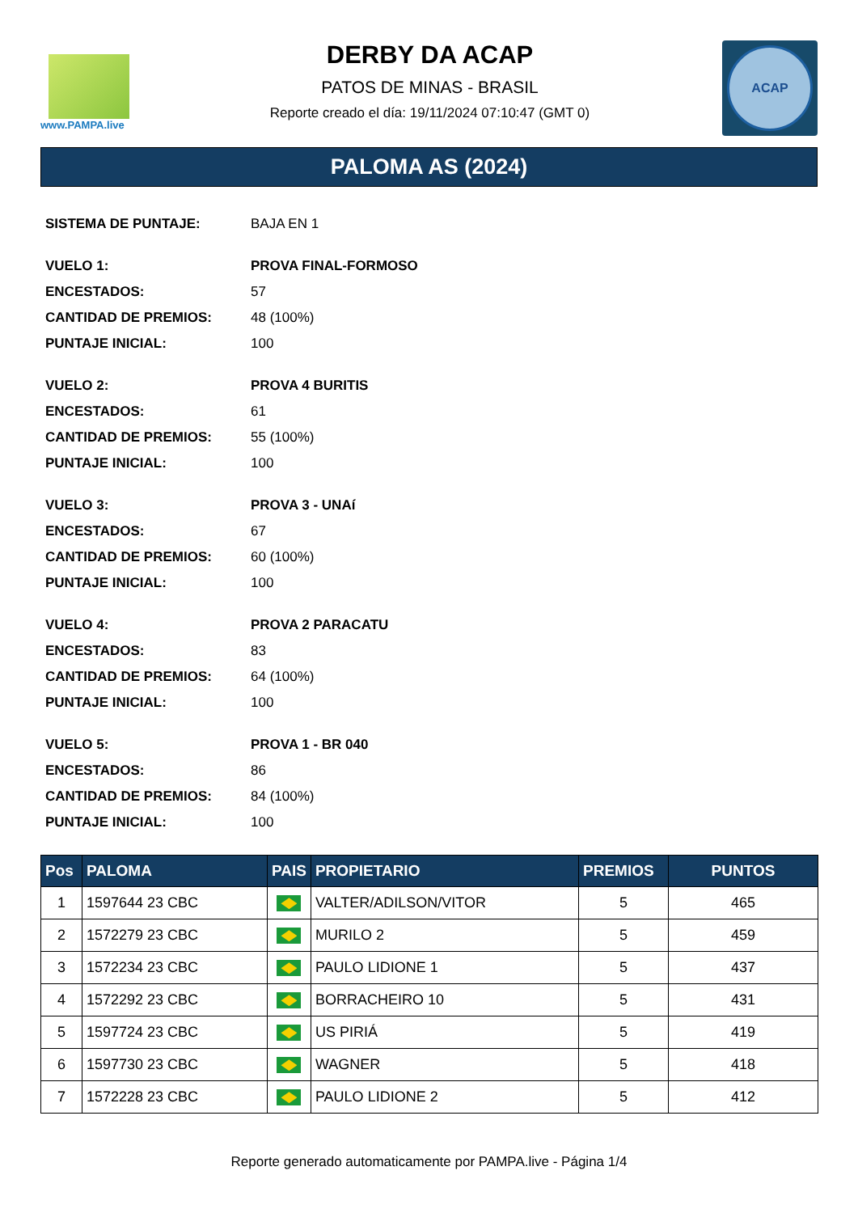www.PAMPA.live
DERBY DA ACAP
PATOS DE MINAS - BRASIL
Reporte creado el día: 19/11/2024 07:10:47 (GMT 0)
ACAP
PALOMA AS (2024)
| SISTEMA DE PUNTAJE: | BAJA EN 1 |
| VUELO 1: | PROVA FINAL-FORMOSO |
| ENCESTADOS: | 57 |
| CANTIDAD DE PREMIOS: | 48 (100%) |
| PUNTAJE INICIAL: | 100 |
| VUELO 2: | PROVA 4 BURITIS |
| ENCESTADOS: | 61 |
| CANTIDAD DE PREMIOS: | 55 (100%) |
| PUNTAJE INICIAL: | 100 |
| VUELO 3: | PROVA 3 - UNAí |
| ENCESTADOS: | 67 |
| CANTIDAD DE PREMIOS: | 60 (100%) |
| PUNTAJE INICIAL: | 100 |
| VUELO 4: | PROVA 2 PARACATU |
| ENCESTADOS: | 83 |
| CANTIDAD DE PREMIOS: | 64 (100%) |
| PUNTAJE INICIAL: | 100 |
| VUELO 5: | PROVA 1 - BR 040 |
| ENCESTADOS: | 86 |
| CANTIDAD DE PREMIOS: | 84 (100%) |
| PUNTAJE INICIAL: | 100 |
| Pos | PALOMA | PAIS | PROPIETARIO | PREMIOS | PUNTOS |
| --- | --- | --- | --- | --- | --- |
| 1 | 1597644 23 CBC | | VALTER/ADILSON/VITOR | 5 | 465 |
| 2 | 1572279 23 CBC | | MURILO 2 | 5 | 459 |
| 3 | 1572234 23 CBC | | PAULO LIDIONE 1 | 5 | 437 |
| 4 | 1572292 23 CBC | | BORRACHEIRO 10 | 5 | 431 |
| 5 | 1597724 23 CBC | | US PIRIÁ | 5 | 419 |
| 6 | 1597730 23 CBC | | WAGNER | 5 | 418 |
| 7 | 1572228 23 CBC | | PAULO LIDIONE 2 | 5 | 412 |
Reporte generado automaticamente por PAMPA.live - Página 1/4